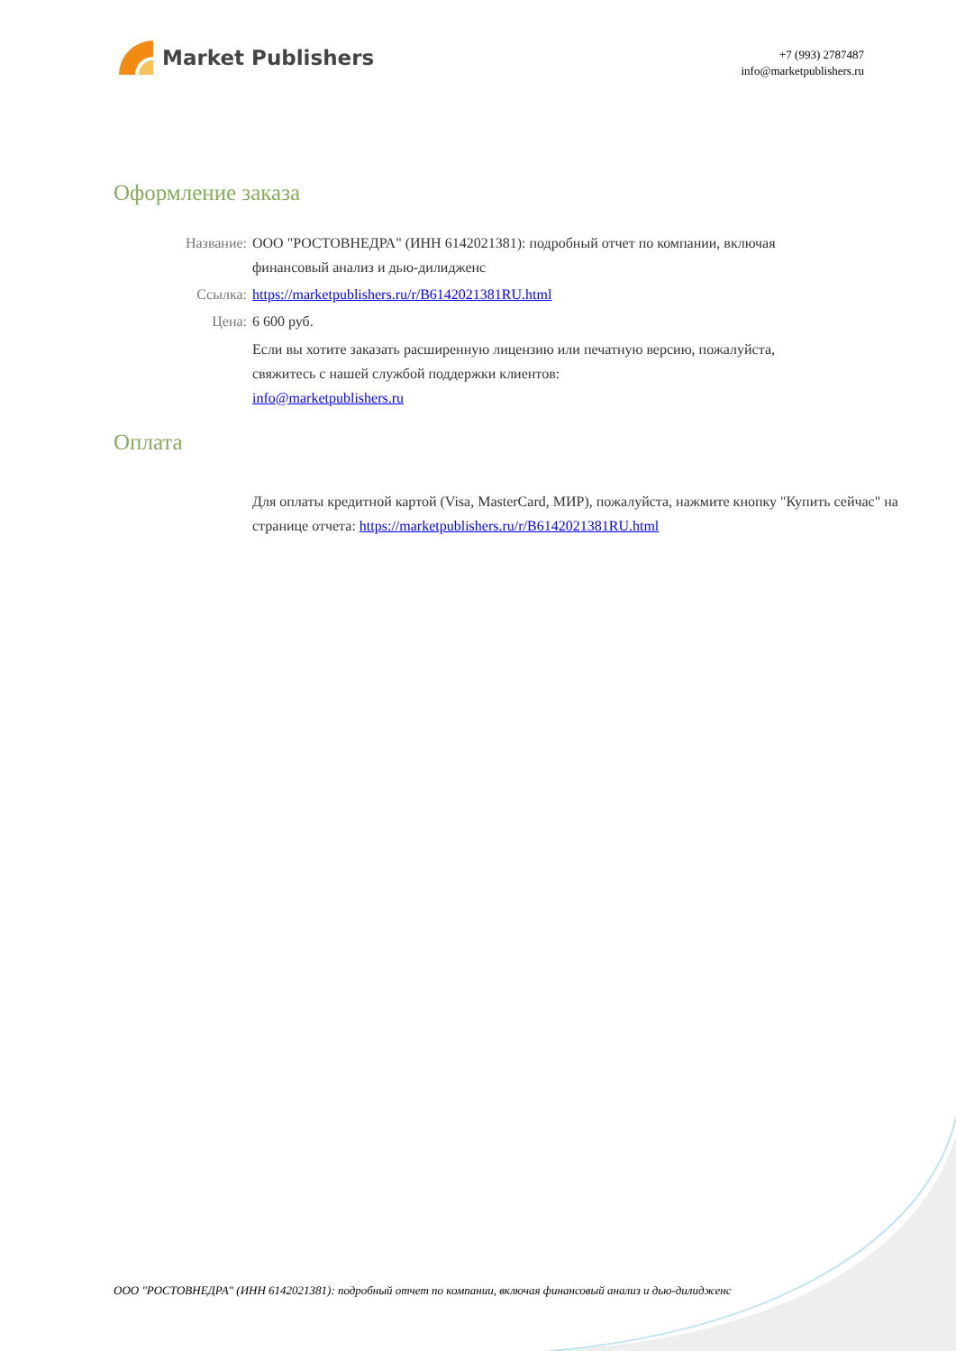Market Publishers
+7 (993) 2787487
info@marketpublishers.ru
Оформление заказа
Название: ООО "РОСТОВНЕДРА" (ИНН 6142021381): подробный отчет по компании, включая финансовый анализ и дью-дилидженс
Ссылка: https://marketpublishers.ru/r/B6142021381RU.html
Цена: 6 600 руб.
Если вы хотите заказать расширенную лицензию или печатную версию, пожалуйста, свяжитесь с нашей службой поддержки клиентов:
info@marketpublishers.ru
Оплата
Для оплаты кредитной картой (Visa, MasterCard, МИР), пожалуйста, нажмите кнопку "Купить сейчас" на странице отчета: https://marketpublishers.ru/r/B6142021381RU.html
ООО "РОСТОВНЕДРА" (ИНН 6142021381): подробный отчет по компании, включая финансовый анализ и дью-дилидженс